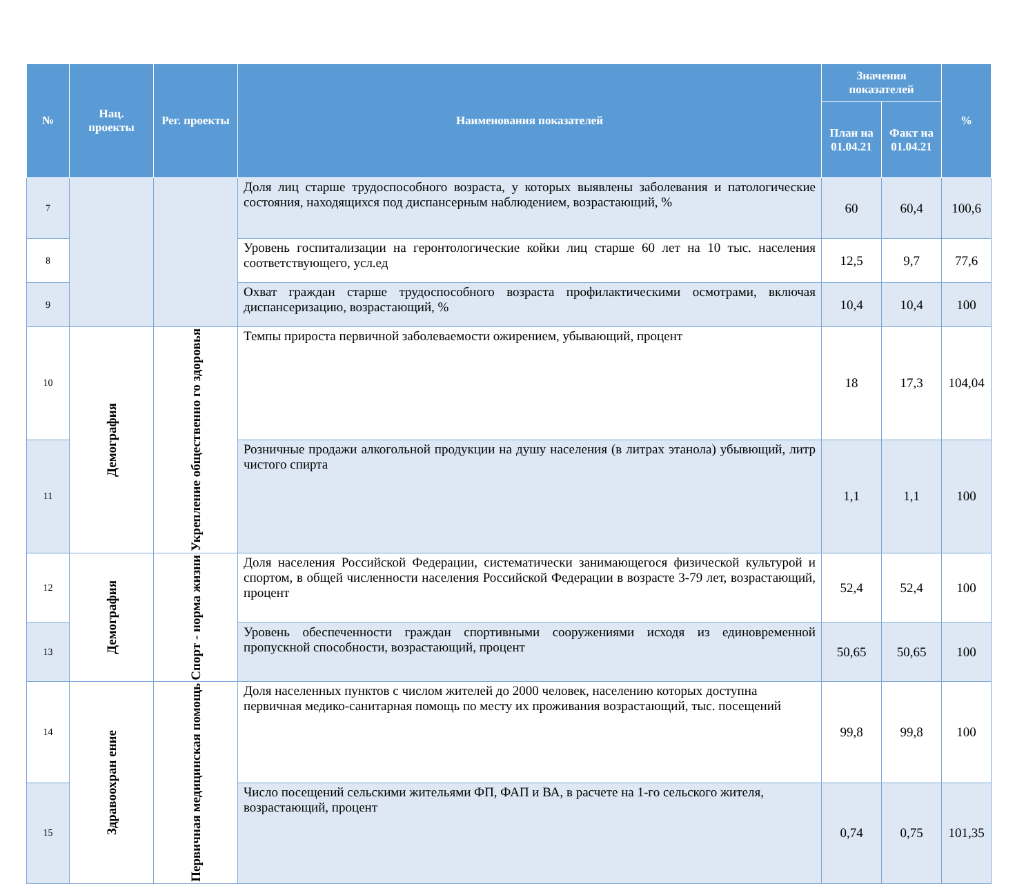| № | Нац. проекты | Рег. проекты | Наименования показателей | Значения показателей | | % |
| --- | --- | --- | --- | --- | --- | --- |
| | | | | План на 01.04.21 | Факт на 01.04.21 | |
| 7 | | | Доля лиц старше трудоспособного возраста, у которых выявлены заболевания и патологические состояния, находящихся под диспансерным наблюдением, возрастающий, % | 60 | 60,4 | 100,6 |
| 8 | | | Уровень госпитализации на геронтологические койки лиц старше 60 лет на 10 тыс. населения соответствующего, усл.ед | 12,5 | 9,7 | 77,6 |
| 9 | | | Охват граждан старше трудоспособного возраста профилактическими осмотрами, включая диспансеризацию, возрастающий, % | 10,4 | 10,4 | 100 |
| 10 | Демография | Укрепление общественно го здоровья | Темпы прироста первичной заболеваемости ожирением, убывающий, процент | 18 | 17,3 | 104,04 |
| 11 | | | Розничные продажи алкогольной продукции на душу населения (в литрах этанола) убывющий, литр чистого спирта | 1,1 | 1,1 | 100 |
| 12 | Демография | Спорт - норма жизни | Доля населения Российской Федерации, систематически занимающегося физической культурой и спортом, в общей численности населения Российской Федерации в возрасте 3-79 лет, возрастающий, процент | 52,4 | 52,4 | 100 |
| 13 | | | Уровень обеспеченности граждан спортивными сооружениями исходя из единовременной пропускной способности, возрастающий, процент | 50,65 | 50,65 | 100 |
| 14 | Здравоохран ение | Первичная медицинская помощь | Доля населенных пунктов с числом жителей до 2000 человек, населению которых доступна первичная медико-санитарная помощь по месту их проживания возрастающий, тыс. посещений | 99,8 | 99,8 | 100 |
| 15 | | | Число посещений сельскими жительями ФП, ФАП и ВА, в расчете на 1-го сельского жителя, возрастающий, процент | 0,74 | 0,75 | 101,35 |